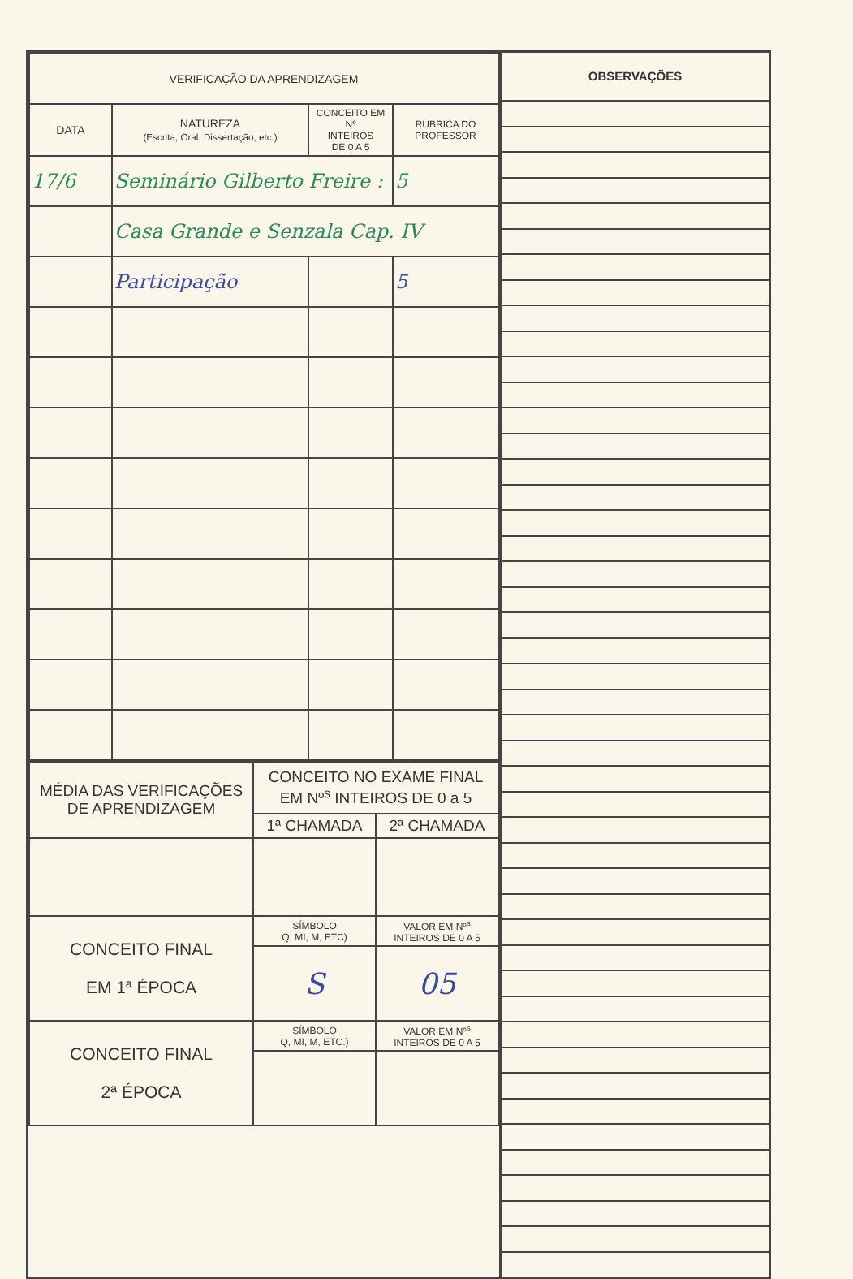| VERIFICAÇÃO DA APRENDIZAGEM | | | |
| --- | --- | --- | --- |
| DATA | NATUREZA (Escrita, Oral, Dissertação, etc.) | CONCEITO EM Nº INTEIROS DE 0 A 5 | RUBRICA DO PROFESSOR |
| 17/6 | Seminário Gilberto Freire : | | 5 |
| | Casa Grande e Senzala Cap. IV | | |
| | Participação | | 5 |
| MÉDIA DAS VERIFICAÇÕES DE APRENDIZAGEM | CONCEITO NO EXAME FINAL EM Nº<sup>s</sup> INTEIROS DE 0 a 5 | |
| | 1ª CHAMADA | 2ª CHAMADA |
| CONCEITO FINAL EM 1ª ÉPOCA | SÍMBOLO Q, MI, M, ETC) | VALOR EM Nº<sup>s</sup> INTEIROS DE 0 A 5 |
| | S | 05 |
| CONCEITO FINAL 2ª ÉPOCA | SÍMBOLO Q, MI, M, ETC.) | VALOR EM Nº<sup>s</sup> INTEIROS DE 0 A 5 |
OBSERVAÇÕES